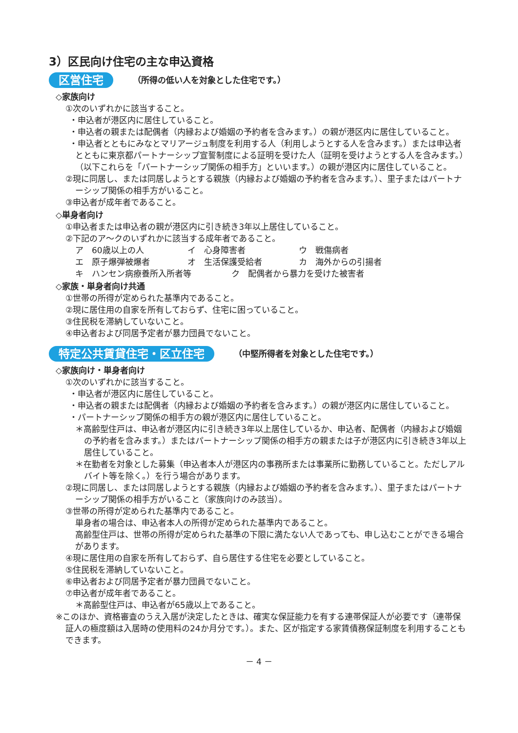3）区民向け住宅の主な申込資格
区営住宅 （所得の低い人を対象とした住宅です。）
◇家族向け
①次のいずれかに該当すること。
・申込者が港区内に居住していること。
・申込者の親または配偶者（内縁および婚姻の予約者を含みます。）の親が港区内に居住していること。
・申込者とともにみなとマリアージュ制度を利用する人（利用しようとする人を含みます。）または申込者とともに東京都パートナーシップ宣誓制度による証明を受けた人（証明を受けようとする人を含みます。）（以下これらを「パートナーシップ関係の相手方」といいます。）の親が港区内に居住していること。
②現に同居し、または同居しようとする親族（内縁および婚姻の予約者を含みます。）、里子またはパートナーシップ関係の相手方がいること。
③申込者が成年者であること。
◇単身者向け
①申込者または申込者の親が港区内に引き続き3年以上居住していること。
②下記のア～クのいずれかに該当する成年者であること。
ア　60歳以上の人 イ　心身障害者 ウ　戦傷病者
エ　原子爆弾被爆者 オ　生活保護受給者 カ　海外からの引揚者
キ　ハンセン病療養所入所者等 ク　配偶者から暴力を受けた被害者
◇家族・単身者向け共通
①世帯の所得が定められた基準内であること。
②現に居住用の自家を所有しておらず、住宅に困っていること。
③住民税を滞納していないこと。
④申込者および同居予定者が暴力団員でないこと。
特定公共賃貸住宅・区立住宅 （中堅所得者を対象とした住宅です。）
◇家族向け・単身者向け
①次のいずれかに該当すること。
・申込者が港区内に居住していること。
・申込者の親または配偶者（内縁および婚姻の予約者を含みます。）の親が港区内に居住していること。
・パートナーシップ関係の相手方の親が港区内に居住していること。
＊高齢型住戸は、申込者が港区内に引き続き3年以上居住しているか、申込者、配偶者（内縁および婚姻の予約者を含みます。）またはパートナーシップ関係の相手方の親または子が港区内に引き続き3年以上居住していること。
＊在勤者を対象とした募集（申込者本人が港区内の事務所または事業所に勤務していること。ただしアルバイト等を除く。）を行う場合があります。
②現に同居し、または同居しようとする親族（内縁および婚姻の予約者を含みます。）、里子またはパートナーシップ関係の相手方がいること（家族向けのみ該当）。
③世帯の所得が定められた基準内であること。
単身者の場合は、申込者本人の所得が定められた基準内であること。
高齢型住戸は、世帯の所得が定められた基準の下限に満たない人であっても、申し込むことができる場合があります。
④現に居住用の自家を所有しておらず、自ら居住する住宅を必要としていること。
⑤住民税を滞納していないこと。
⑥申込者および同居予定者が暴力団員でないこと。
⑦申込者が成年者であること。
＊高齢型住戸は、申込者が65歳以上であること。
※このほか、資格審査のうえ入居が決定したときは、確実な保証能力を有する連帯保証人が必要です（連帯保証人の極度額は入居時の使用料の24か月分です。）。また、区が指定する家賃債務保証制度を利用することもできます。
－ 4 －